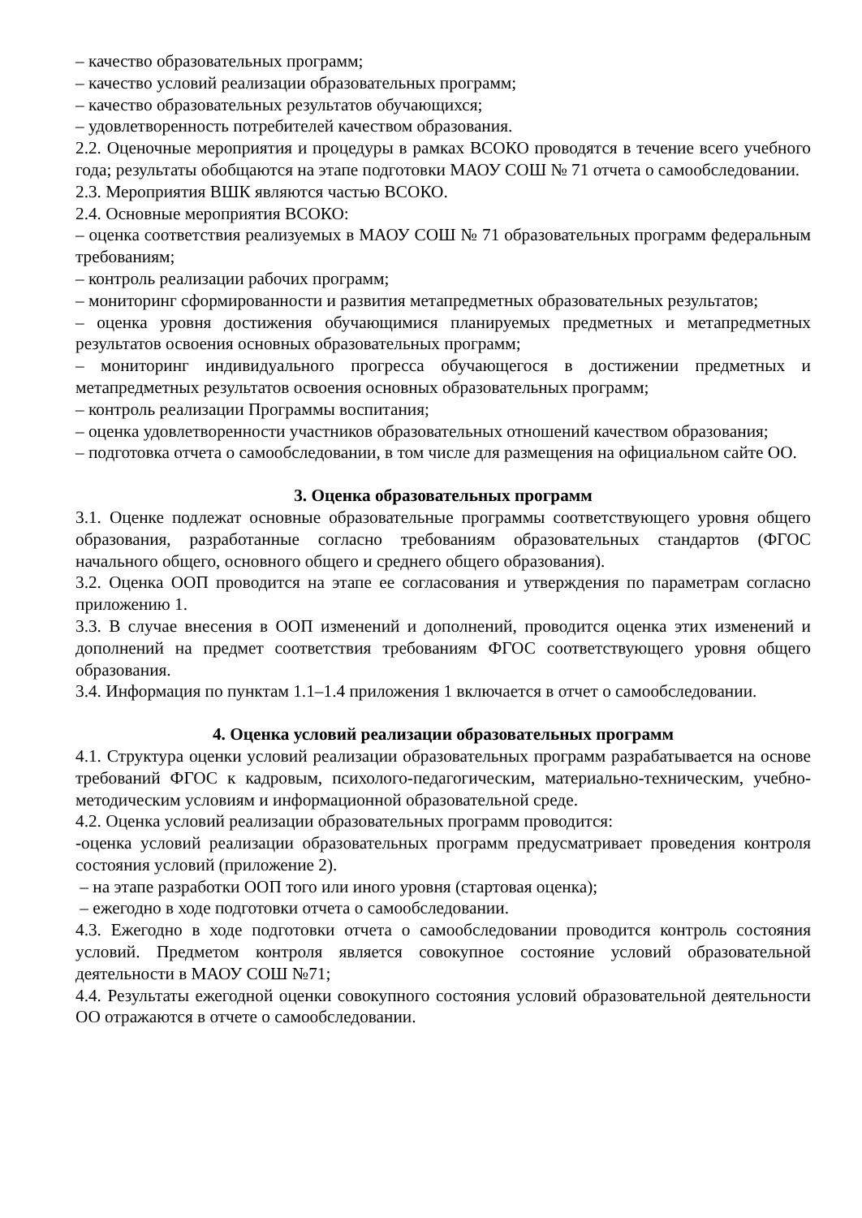– качество образовательных программ;
– качество условий реализации образовательных программ;
– качество образовательных результатов обучающихся;
– удовлетворенность потребителей качеством образования.
2.2. Оценочные мероприятия и процедуры в рамках ВСОКО проводятся в течение всего учебного года; результаты обобщаются на этапе подготовки МАОУ СОШ № 71 отчета о самообследовании.
2.3. Мероприятия ВШК являются частью ВСОКО.
2.4. Основные мероприятия ВСОКО:
– оценка соответствия реализуемых в МАОУ СОШ № 71 образовательных программ федеральным требованиям;
– контроль реализации рабочих программ;
– мониторинг сформированности и развития метапредметных образовательных результатов;
– оценка уровня достижения обучающимися планируемых предметных и метапредметных результатов освоения основных образовательных программ;
– мониторинг индивидуального прогресса обучающегося в достижении предметных и метапредметных результатов освоения основных образовательных программ;
– контроль реализации Программы воспитания;
– оценка удовлетворенности участников образовательных отношений качеством образования;
– подготовка отчета о самообследовании, в том числе для размещения на официальном сайте ОО.
3. Оценка образовательных программ
3.1. Оценке подлежат основные образовательные программы соответствующего уровня общего образования, разработанные согласно требованиям образовательных стандартов (ФГОС начального общего, основного общего и среднего общего образования).
3.2. Оценка ООП проводится на этапе ее согласования и утверждения по параметрам согласно приложению 1.
3.3. В случае внесения в ООП изменений и дополнений, проводится оценка этих изменений и дополнений на предмет соответствия требованиям ФГОС соответствующего уровня общего образования.
3.4. Информация по пунктам 1.1–1.4 приложения 1 включается в отчет о самообследовании.
4. Оценка условий реализации образовательных программ
4.1. Структура оценки условий реализации образовательных программ разрабатывается на основе требований ФГОС к кадровым, психолого-педагогическим, материально-техническим, учебно-методическим условиям и информационной образовательной среде.
4.2. Оценка условий реализации образовательных программ проводится:
-оценка условий реализации образовательных программ предусматривает проведения контроля состояния условий (приложение 2).
– на этапе разработки ООП того или иного уровня (стартовая оценка);
– ежегодно в ходе подготовки отчета о самообследовании.
4.3. Ежегодно в ходе подготовки отчета о самообследовании проводится контроль состояния условий. Предметом контроля является совокупное состояние условий образовательной деятельности в МАОУ СОШ №71;
4.4. Результаты ежегодной оценки совокупного состояния условий образовательной деятельности ОО отражаются в отчете о самообследовании.